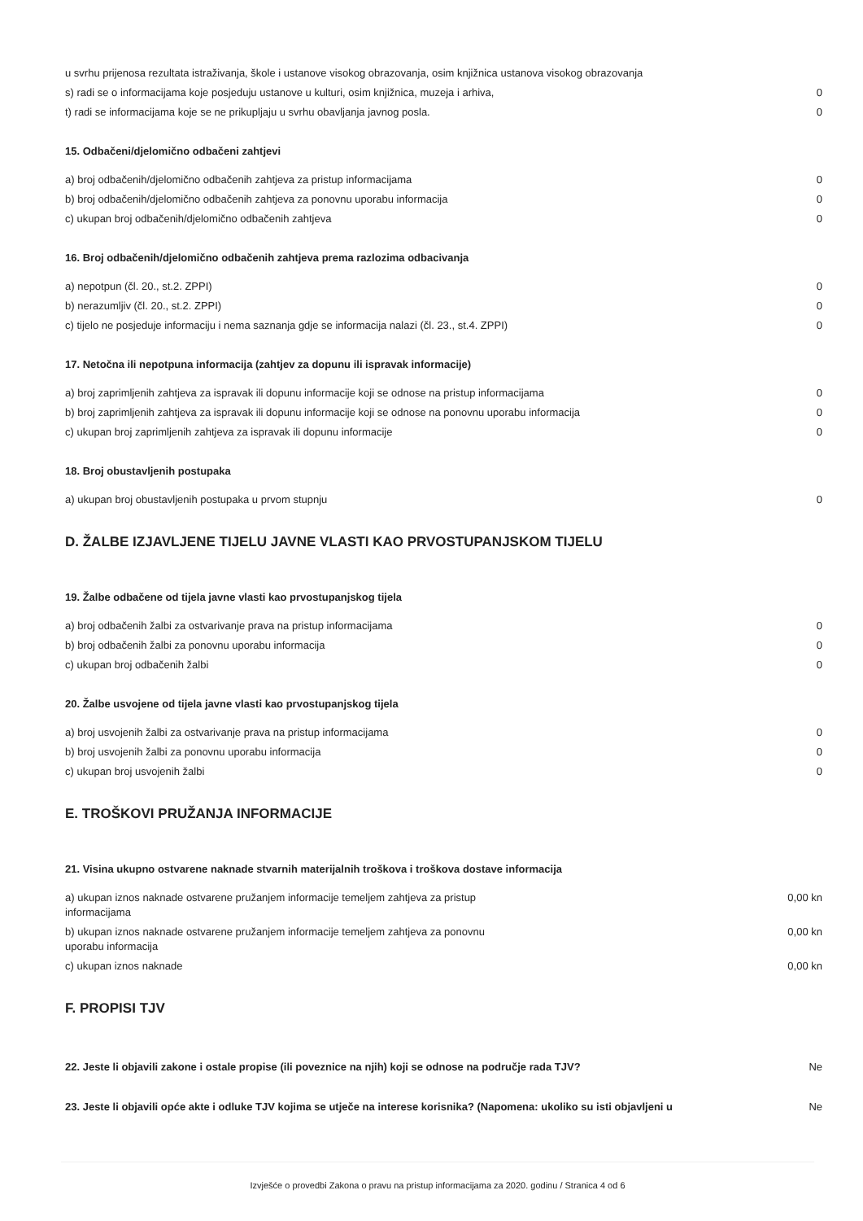| u svrhu prijenosa rezultata istraživanja, škole i ustanove visokog obrazovanja, osim knjižnica ustanova visokog obrazovanja | |
| s) radi se o informacijama koje posjeduju ustanove u kulturi, osim knjižnica, muzeja i arhiva, | 0 |
| t) radi se informacijama koje se ne prikupljaju u svrhu obavljanja javnog posla. | 0 |
15. Odbačeni/djelomično odbačeni zahtjevi
| a) broj odbačenih/djelomično odbačenih zahtjeva za pristup informacijama | 0 |
| b) broj odbačenih/djelomično odbačenih zahtjeva za ponovnu uporabu informacija | 0 |
| c) ukupan broj odbačenih/djelomično odbačenih zahtjeva | 0 |
16. Broj odbačenih/djelomično odbačenih zahtjeva prema razlozima odbacivanja
| a) nepotpun (čl. 20., st.2. ZPPI) | 0 |
| b) nerazumljiv (čl. 20., st.2. ZPPI) | 0 |
| c) tijelo ne posjeduje informaciju i nema saznanja gdje se informacija nalazi (čl. 23., st.4. ZPPI) | 0 |
17. Netočna ili nepotpuna informacija (zahtjev za dopunu ili ispravak informacije)
| a) broj zaprimljenih zahtjeva za ispravak ili dopunu informacije koji se odnose na pristup informacijama | 0 |
| b) broj zaprimljenih zahtjeva za ispravak ili dopunu informacije koji se odnose na ponovnu uporabu informacija | 0 |
| c) ukupan broj zaprimljenih zahtjeva za ispravak ili dopunu informacije | 0 |
18. Broj obustavljenih postupaka
| a) ukupan broj obustavljenih postupaka u prvom stupnju | 0 |
D. ŽALBE IZJAVLJENE TIJELU JAVNE VLASTI KAO PRVOSTUPANJSKOM TIJELU
19. Žalbe odbačene od tijela javne vlasti kao prvostupanjskog tijela
| a) broj odbačenih žalbi za ostvarivanje prava na pristup informacijama | 0 |
| b) broj odbačenih žalbi za ponovnu uporabu informacija | 0 |
| c) ukupan broj odbačenih žalbi | 0 |
20. Žalbe usvojene od tijela javne vlasti kao prvostupanjskog tijela
| a) broj usvojenih žalbi za ostvarivanje prava na pristup informacijama | 0 |
| b) broj usvojenih žalbi za ponovnu uporabu informacija | 0 |
| c) ukupan broj usvojenih žalbi | 0 |
E. TROŠKOVI PRUŽANJA INFORMACIJE
21. Visina ukupno ostvarene naknade stvarnih materijalnih troškova i troškova dostave informacija
| a) ukupan iznos naknade ostvarene pružanjem informacije temeljem zahtjeva za pristup informacijama | 0,00 kn |
| b) ukupan iznos naknade ostvarene pružanjem informacije temeljem zahtjeva za ponovnu uporabu informacija | 0,00 kn |
| c) ukupan iznos naknade | 0,00 kn |
F. PROPISI TJV
| 22. Jeste li objavili zakone i ostale propise (ili poveznice na njih) koji se odnose na područje rada TJV? | Ne |
| 23. Jeste li objavili opće akte i odluke TJV kojima se utječe na interese korisnika? (Napomena: ukoliko su isti objavljeni u | Ne |
Izvješće o provedbi Zakona o pravu na pristup informacijama za 2020. godinu / Stranica 4 od 6